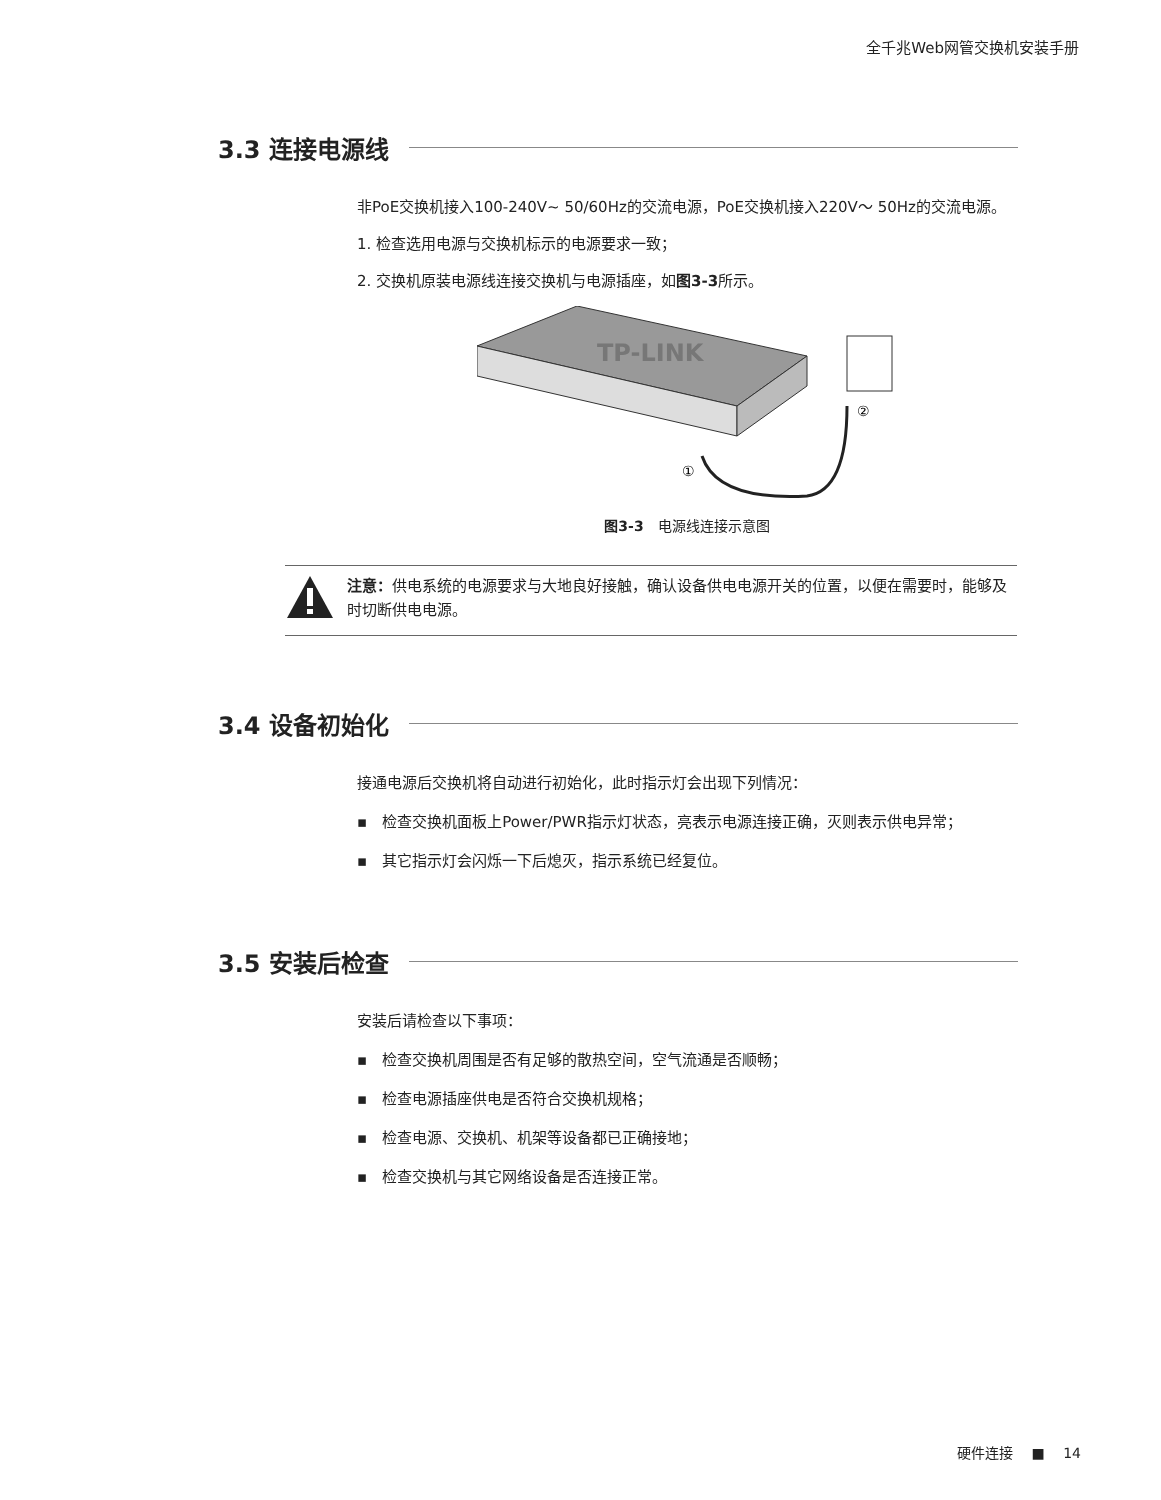全千兆Web网管交换机安装手册
3.3 连接电源线
非PoE交换机接入100-240V~ 50/60Hz的交流电源，PoE交换机接入220V～ 50Hz的交流电源。
1. 检查选用电源与交换机标示的电源要求一致；
2. 交换机原装电源线连接交换机与电源插座，如图3-3所示。
TP-LINK
①
②
图3-3　电源线连接示意图
注意：供电系统的电源要求与大地良好接触，确认设备供电电源开关的位置，以便在需要时，能够及时切断供电电源。
3.4 设备初始化
接通电源后交换机将自动进行初始化，此时指示灯会出现下列情况：
▪　检查交换机面板上Power/PWR指示灯状态，亮表示电源连接正确，灭则表示供电异常；
▪　其它指示灯会闪烁一下后熄灭，指示系统已经复位。
3.5 安装后检查
安装后请检查以下事项：
▪　检查交换机周围是否有足够的散热空间，空气流通是否顺畅；
▪　检查电源插座供电是否符合交换机规格；
▪　检查电源、交换机、机架等设备都已正确接地；
▪　检查交换机与其它网络设备是否连接正常。
硬件连接 　■　 14